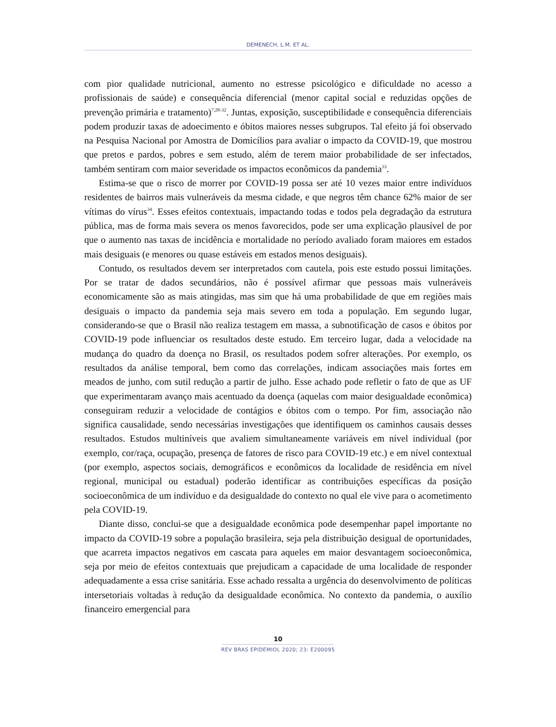DEMENECH, L.M. ET AL.
com pior qualidade nutricional, aumento no estresse psicológico e dificuldade no acesso a profissionais de saúde) e consequência diferencial (menor capital social e reduzidas opções de prevenção primária e tratamento)<sup>7,28-32</sup>. Juntas, exposição, susceptibilidade e consequência diferenciais podem produzir taxas de adoecimento e óbitos maiores nesses subgrupos. Tal efeito já foi observado na Pesquisa Nacional por Amostra de Domicílios para avaliar o impacto da COVID-19, que mostrou que pretos e pardos, pobres e sem estudo, além de terem maior probabilidade de ser infectados, também sentiram com maior severidade os impactos econômicos da pandemia<sup>33</sup>.
Estima-se que o risco de morrer por COVID-19 possa ser até 10 vezes maior entre indivíduos residentes de bairros mais vulneráveis da mesma cidade, e que negros têm chance 62% maior de ser vítimas do vírus<sup>34</sup>. Esses efeitos contextuais, impactando todas e todos pela degradação da estrutura pública, mas de forma mais severa os menos favorecidos, pode ser uma explicação plausível de por que o aumento nas taxas de incidência e mortalidade no período avaliado foram maiores em estados mais desiguais (e menores ou quase estáveis em estados menos desiguais).
Contudo, os resultados devem ser interpretados com cautela, pois este estudo possui limitações. Por se tratar de dados secundários, não é possível afirmar que pessoas mais vulneráveis economicamente são as mais atingidas, mas sim que há uma probabilidade de que em regiões mais desiguais o impacto da pandemia seja mais severo em toda a população. Em segundo lugar, considerando-se que o Brasil não realiza testagem em massa, a subnotificação de casos e óbitos por COVID-19 pode influenciar os resultados deste estudo. Em terceiro lugar, dada a velocidade na mudança do quadro da doença no Brasil, os resultados podem sofrer alterações. Por exemplo, os resultados da análise temporal, bem como das correlações, indicam associações mais fortes em meados de junho, com sutil redução a partir de julho. Esse achado pode refletir o fato de que as UF que experimentaram avanço mais acentuado da doença (aquelas com maior desigualdade econômica) conseguiram reduzir a velocidade de contágios e óbitos com o tempo. Por fim, associação não significa causalidade, sendo necessárias investigações que identifiquem os caminhos causais desses resultados. Estudos multiníveis que avaliem simultaneamente variáveis em nível individual (por exemplo, cor/raça, ocupação, presença de fatores de risco para COVID-19 etc.) e em nível contextual (por exemplo, aspectos sociais, demográficos e econômicos da localidade de residência em nível regional, municipal ou estadual) poderão identificar as contribuições específicas da posição socioeconômica de um indivíduo e da desigualdade do contexto no qual ele vive para o acometimento pela COVID-19.
Diante disso, conclui-se que a desigualdade econômica pode desempenhar papel importante no impacto da COVID-19 sobre a população brasileira, seja pela distribuição desigual de oportunidades, que acarreta impactos negativos em cascata para aqueles em maior desvantagem socioeconômica, seja por meio de efeitos contextuais que prejudicam a capacidade de uma localidade de responder adequadamente a essa crise sanitária. Esse achado ressalta a urgência do desenvolvimento de políticas intersetoriais voltadas à redução da desigualdade econômica. No contexto da pandemia, o auxílio financeiro emergencial para
10
REV BRAS EPIDEMIOL 2020; 23: E200095